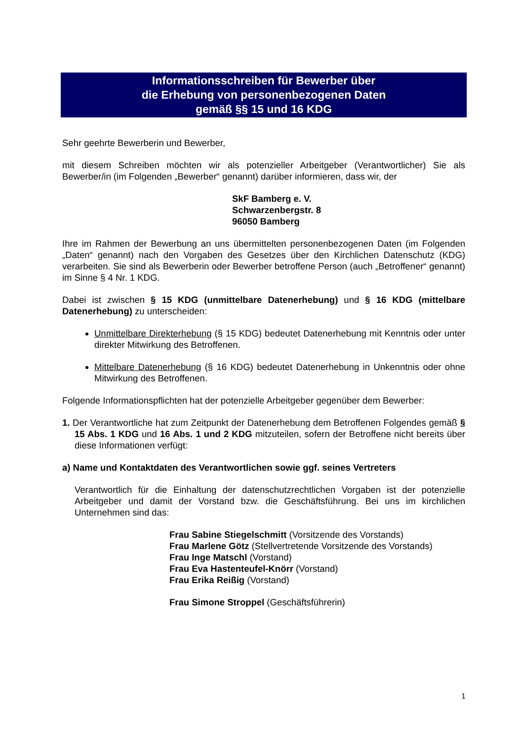Informationsschreiben für Bewerber über
die Erhebung von personenbezogenen Daten
gemäß §§ 15 und 16 KDG
Sehr geehrte Bewerberin und Bewerber,
mit diesem Schreiben möchten wir als potenzieller Arbeitgeber (Verantwortlicher) Sie als Bewerber/in (im Folgenden „Bewerber“ genannt) darüber informieren, dass wir, der
SkF Bamberg e. V.
Schwarzenbergstr. 8
96050 Bamberg
Ihre im Rahmen der Bewerbung an uns übermittelten personenbezogenen Daten (im Folgenden „Daten“ genannt) nach den Vorgaben des Gesetzes über den Kirchlichen Datenschutz (KDG) verarbeiten. Sie sind als Bewerberin oder Bewerber betroffene Person (auch „Betroffener“ genannt) im Sinne § 4 Nr. 1 KDG.
Dabei ist zwischen § 15 KDG (unmittelbare Datenerhebung) und § 16 KDG (mittelbare Datenerhebung) zu unterscheiden:
Unmittelbare Direkterhebung (§ 15 KDG) bedeutet Datenerhebung mit Kenntnis oder unter direkter Mitwirkung des Betroffenen.
Mittelbare Datenerhebung (§ 16 KDG) bedeutet Datenerhebung in Unkenntnis oder ohne Mitwirkung des Betroffenen.
Folgende Informationspflichten hat der potenzielle Arbeitgeber gegenüber dem Bewerber:
1. Der Verantwortliche hat zum Zeitpunkt der Datenerhebung dem Betroffenen Folgendes gemäß § 15 Abs. 1 KDG und 16 Abs. 1 und 2 KDG mitzuteilen, sofern der Betroffene nicht bereits über diese Informationen verfügt:
a) Name und Kontaktdaten des Verantwortlichen sowie ggf. seines Vertreters
Verantwortlich für die Einhaltung der datenschutzrechtlichen Vorgaben ist der potenzielle Arbeitgeber und damit der Vorstand bzw. die Geschäftsführung. Bei uns im kirchlichen Unternehmen sind das:
Frau Sabine Stiegelschmitt (Vorsitzende des Vorstands)
Frau Marlene Götz (Stellvertretende Vorsitzende des Vorstands)
Frau Inge Matschl (Vorstand)
Frau Eva Hastenteufel-Knörr (Vorstand)
Frau Erika Reißig (Vorstand)
Frau Simone Stroppel (Geschäftsführerin)
1